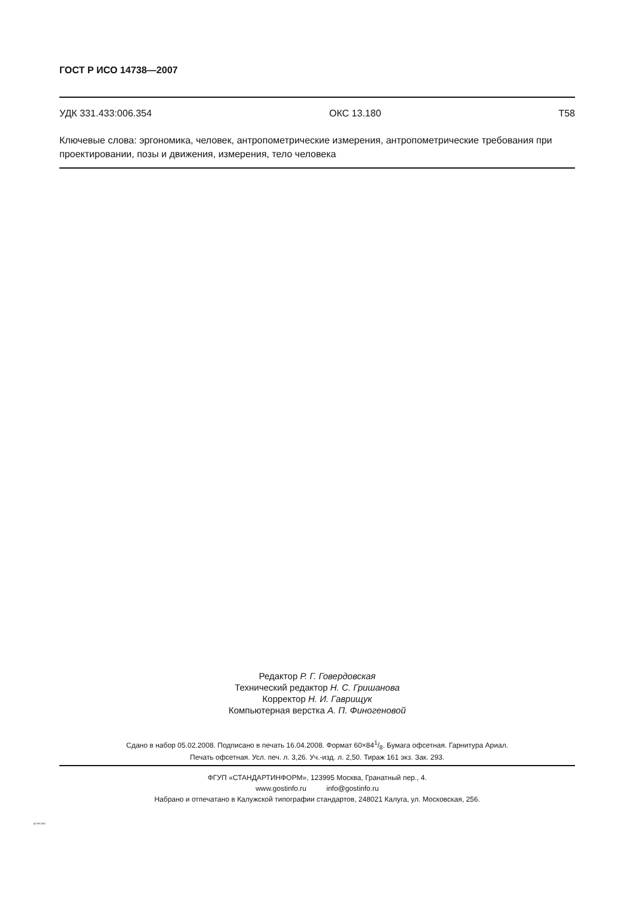ГОСТ Р ИСО 14738—2007
УДК 331.433:006.354 ОКС 13.180 Т58
Ключевые слова: эргономика, человек, антропометрические измерения, антропометрические требования при проектировании, позы и движения, измерения, тело человека
Редактор Р. Г. Говердовская
Технический редактор Н. С. Гришанова
Корректор Н. И. Гаврищук
Компьютерная верстка А. П. Финогеновой
Сдано в набор 05.02.2008. Подписано в печать 16.04.2008. Формат 60×841/8. Бумага офсетная. Гарнитура Ариал.
Печать офсетная. Усл. печ. л. 3,26. Уч.-изд. л. 2,50. Тираж 161 экз. Зак. 293.
ФГУП «СТАНДАРТИНФОРМ», 123995 Москва, Гранатный пер., 4.
www.gostinfo.ru info@gostinfo.ru
Набрано и отпечатано в Калужской типографии стандартов, 248021 Калуга, ул. Московская, 256.
14738-2007